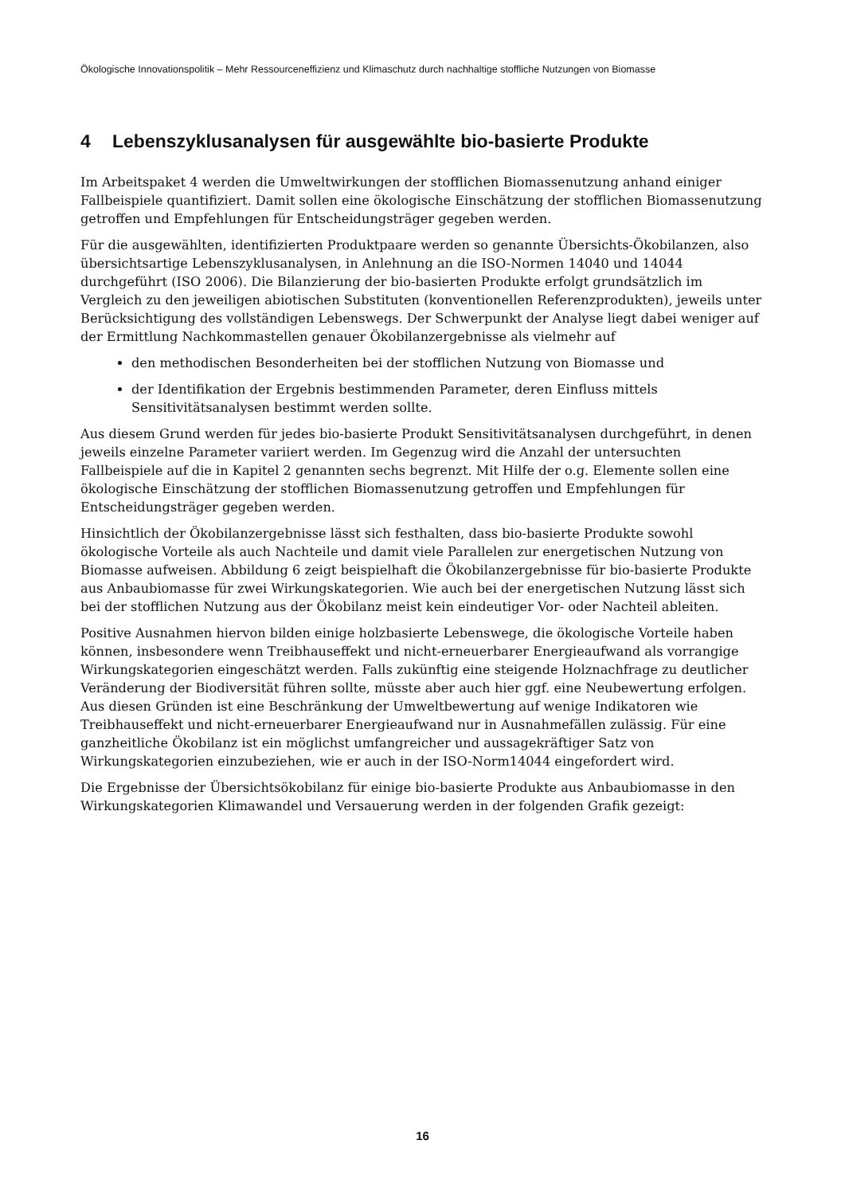Ökologische Innovationspolitik – Mehr Ressourceneffizienz und Klimaschutz durch nachhaltige stoffliche Nutzungen von Biomasse
4 Lebenszyklusanalysen für ausgewählte bio-basierte Produkte
Im Arbeitspaket 4 werden die Umweltwirkungen der stofflichen Biomassenutzung anhand einiger Fallbeispiele quantifiziert. Damit sollen eine ökologische Einschätzung der stofflichen Biomassenutzung getroffen und Empfehlungen für Entscheidungsträger gegeben werden.
Für die ausgewählten, identifizierten Produktpaare werden so genannte Übersichts-Ökobilanzen, also übersichtsartige Lebenszyklusanalysen, in Anlehnung an die ISO-Normen 14040 und 14044 durchgeführt (ISO 2006). Die Bilanzierung der bio-basierten Produkte erfolgt grundsätzlich im Vergleich zu den jeweiligen abiotischen Substituten (konventionellen Referenzprodukten), jeweils unter Berücksichtigung des vollständigen Lebenswegs. Der Schwerpunkt der Analyse liegt dabei weniger auf der Ermittlung Nachkommastellen genauer Ökobilanzergebnisse als vielmehr auf
den methodischen Besonderheiten bei der stofflichen Nutzung von Biomasse und
der Identifikation der Ergebnis bestimmenden Parameter, deren Einfluss mittels Sensitivitätsanalysen bestimmt werden sollte.
Aus diesem Grund werden für jedes bio-basierte Produkt Sensitivitätsanalysen durchgeführt, in denen jeweils einzelne Parameter variiert werden. Im Gegenzug wird die Anzahl der untersuchten Fallbeispiele auf die in Kapitel 2 genannten sechs begrenzt. Mit Hilfe der o.g. Elemente sollen eine ökologische Einschätzung der stofflichen Biomassenutzung getroffen und Empfehlungen für Entscheidungsträger gegeben werden.
Hinsichtlich der Ökobilanzergebnisse lässt sich festhalten, dass bio-basierte Produkte sowohl ökologische Vorteile als auch Nachteile und damit viele Parallelen zur energetischen Nutzung von Biomasse aufweisen. Abbildung 6 zeigt beispielhaft die Ökobilanzergebnisse für bio-basierte Produkte aus Anbaubiomasse für zwei Wirkungskategorien. Wie auch bei der energetischen Nutzung lässt sich bei der stofflichen Nutzung aus der Ökobilanz meist kein eindeutiger Vor- oder Nachteil ableiten.
Positive Ausnahmen hiervon bilden einige holzbasierte Lebenswege, die ökologische Vorteile haben können, insbesondere wenn Treibhauseffekt und nicht-erneuerbarer Energieaufwand als vorrangige Wirkungskategorien eingeschätzt werden. Falls zukünftig eine steigende Holznachfrage zu deutlicher Veränderung der Biodiversität führen sollte, müsste aber auch hier ggf. eine Neubewertung erfolgen. Aus diesen Gründen ist eine Beschränkung der Umweltbewertung auf wenige Indikatoren wie Treibhauseffekt und nicht-erneuerbarer Energieaufwand nur in Ausnahmefällen zulässig. Für eine ganzheitliche Ökobilanz ist ein möglichst umfangreicher und aussagekräftiger Satz von Wirkungskategorien einzubeziehen, wie er auch in der ISO-Norm14044 eingefordert wird.
Die Ergebnisse der Übersichtsökobilanz für einige bio-basierte Produkte aus Anbaubiomasse in den Wirkungskategorien Klimawandel und Versauerung werden in der folgenden Grafik gezeigt:
16